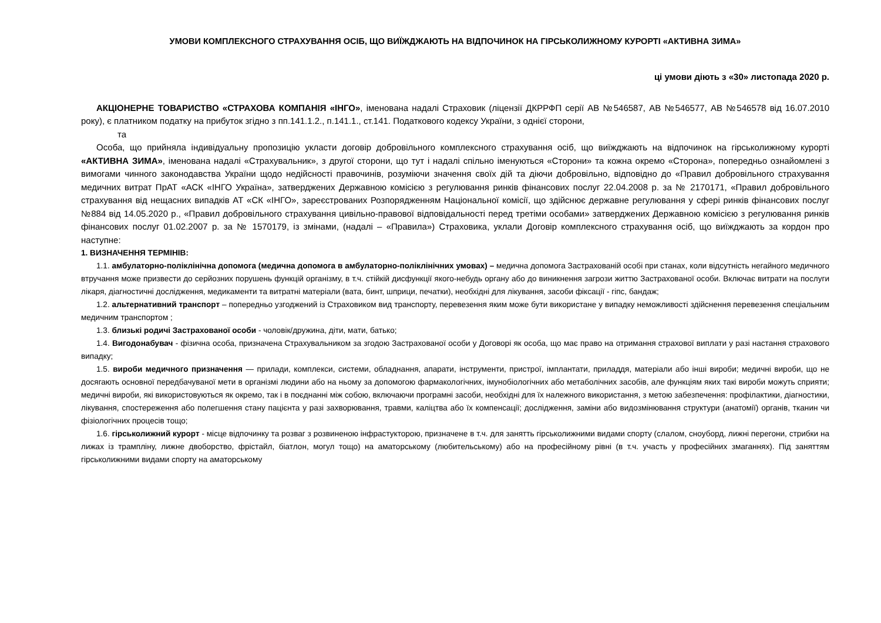УМОВИ КОМПЛЕКСНОГО СТРАХУВАННЯ ОСІБ, ЩО ВИЇЖДЖАЮТЬ НА ВІДПОЧИНОК НА ГІРСЬКОЛИЖНОМУ КУРОРТІ «АКТИВНА ЗИМА»
ці умови діють з «30» листопада 2020 р.
АКЦІОНЕРНЕ ТОВАРИСТВО «СТРАХОВА КОМПАНІЯ «ІНГО», іменована надалі Страховик (ліцензії ДКРРФП серії АВ №546587, АВ №546577, АВ №546578 від 16.07.2010 року), є платником податку на прибуток згідно з пп.141.1.2., п.141.1., ст.141. Податкового кодексу України, з однієї сторони,
та
Особа, що прийняла індивідуальну пропозицію укласти договір добровільного комплексного страхування осіб, що виїжджають на відпочинок на гірськолижному курорті «АКТИВНА ЗИМА», іменована надалі «Страхувальник», з другої сторони, що тут і надалі спільно іменуються «Сторони» та кожна окремо «Сторона», попередньо ознайомлені з вимогами чинного законодавства України щодо недійсності правочинів, розуміючи значення своїх дій та діючи добровільно, відповідно до «Правил добровільного страхування медичних витрат ПрАТ «АСК «ІНГО Україна», затверджених Державною комісією з регулювання ринків фінансових послуг 22.04.2008 р. за № 2170171, «Правил добровільного страхування від нещасних випадків АТ «СК «ІНГО», зареєстрованих Розпорядженням Національної комісії, що здійснює державне регулювання у сфері ринків фінансових послуг №884 від 14.05.2020 р., «Правил добровільного страхування цивільно-правової відповідальності перед третіми особами» затверджених Державною комісією з регулювання ринків фінансових послуг 01.02.2007 р. за № 1570179, із змінами, (надалі – «Правила») Страховика, уклали Договір комплексного страхування осіб, що виїжджають за кордон про наступне:
1. ВИЗНАЧЕННЯ ТЕРМІНІВ:
1.1. амбулаторно-поліклінічна допомога (медична допомога в амбулаторно-поліклінічних умовах) – медична допомога Застрахованій особі при станах, коли відсутність негайного медичного втручання може призвести до серйозних порушень функцій організму, в т.ч. стійкій дисфункції якого-небудь органу або до виникнення загрози життю Застрахованої особи. Включає витрати на послуги лікаря, діагностичні дослідження, медикаменти та витратні матеріали (вата, бинт, шприци, печатки), необхідні для лікування, засоби фіксації - гіпс, бандаж;
1.2. альтернативний транспорт – попередньо узгоджений із Страховиком вид транспорту, перевезення яким може бути використане у випадку неможливості здійснення перевезення спеціальним медичним транспортом ;
1.3. близькі родичі Застрахованої особи - чоловік/дружина, діти, мати, батько;
1.4. Вигодонабувач - фізична особа, призначена Страхувальником за згодою Застрахованої особи у Договорі як особа, що має право на отримання страхової виплати у разі настання страхового випадку;
1.5. вироби медичного призначення — прилади, комплекси, системи, обладнання, апарати, інструменти, пристрої, імплантати, приладдя, матеріали або інші вироби; медичні вироби, що не досягають основної передбачуваної мети в організмі людини або на ньому за допомогою фармакологічних, імунобіологічних або метаболічних засобів, але функціям яких такі вироби можуть сприяти; медичні вироби, які використовуються як окремо, так і в поєднанні між собою, включаючи програмні засоби, необхідні для їх належного використання, з метою забезпечення: профілактики, діагностики, лікування, спостереження або полегшення стану пацієнта у разі захворювання, травми, каліцтва або їх компенсації; дослідження, заміни або видозмінювання структури (анатомії) органів, тканин чи фізіологічних процесів тощо;
1.6. гірськолижний курорт - місце відпочинку та розваг з розвиненою інфрастукторою, призначене в т.ч. для занятть гірськолижними видами спорту (слалом, сноуборд, лижні перегони, стрибки на лижах із трампліну, лижне двоборство, фрістайл, біатлон, могул тощо) на аматорському (любительському) або на професійному рівні (в т.ч. участь у професійних змаганнях). Під заняттям гірськолижними видами спорту на аматорському